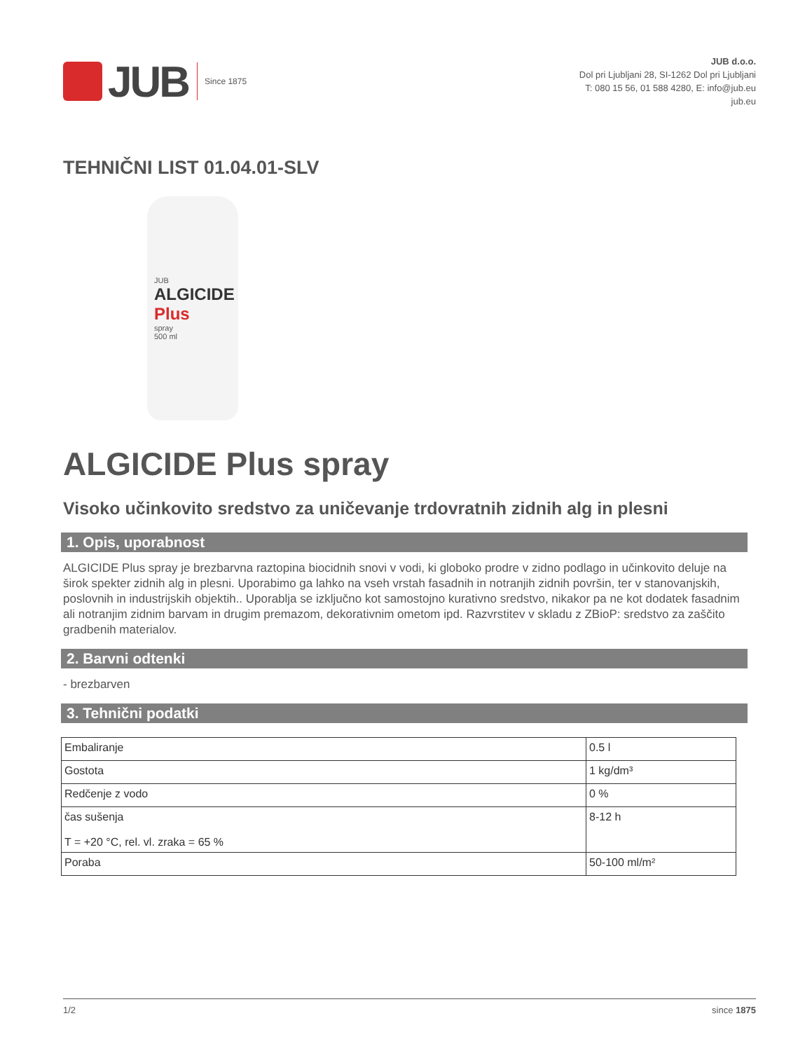JUB Since 1875
JUB d.o.o.
Dol pri Ljubljani 28, SI-1262 Dol pri Ljubljani
T: 080 15 56, 01 588 4280, E: info@jub.eu
jub.eu
TEHNIČNI LIST 01.04.01-SLV
JUB
ALGICIDE
Plus
spray
500 ml
ALGICIDE Plus spray
Visoko učinkovito sredstvo za uničevanje trdovratnih zidnih alg in plesni
1. Opis, uporabnost
ALGICIDE Plus spray je brezbarvna raztopina biocidnih snovi v vodi, ki globoko prodre v zidno podlago in učinkovito deluje na širok spekter zidnih alg in plesni. Uporabimo ga lahko na vseh vrstah fasadnih in notranjih zidnih površin, ter v stanovanjskih, poslovnih in industrijskih objektih.. Uporablja se izključno kot samostojno kurativno sredstvo, nikakor pa ne kot dodatek fasadnim ali notranjim zidnim barvam in drugim premazom, dekorativnim ometom ipd. Razvrstitev v skladu z ZBioP: sredstvo za zaščito gradbenih materialov.
2. Barvni odtenki
- brezbarven
3. Tehnični podatki
| Embaliranje | 0.5 l |
| Gostota | 1 kg/dm³ |
| Redčenje z vodo | 0 % |
| čas sušenja T = +20 °C, rel. vl. zraka = 65 % | 8-12 h |
| Poraba | 50-100 ml/m² |
1/2 since 1875